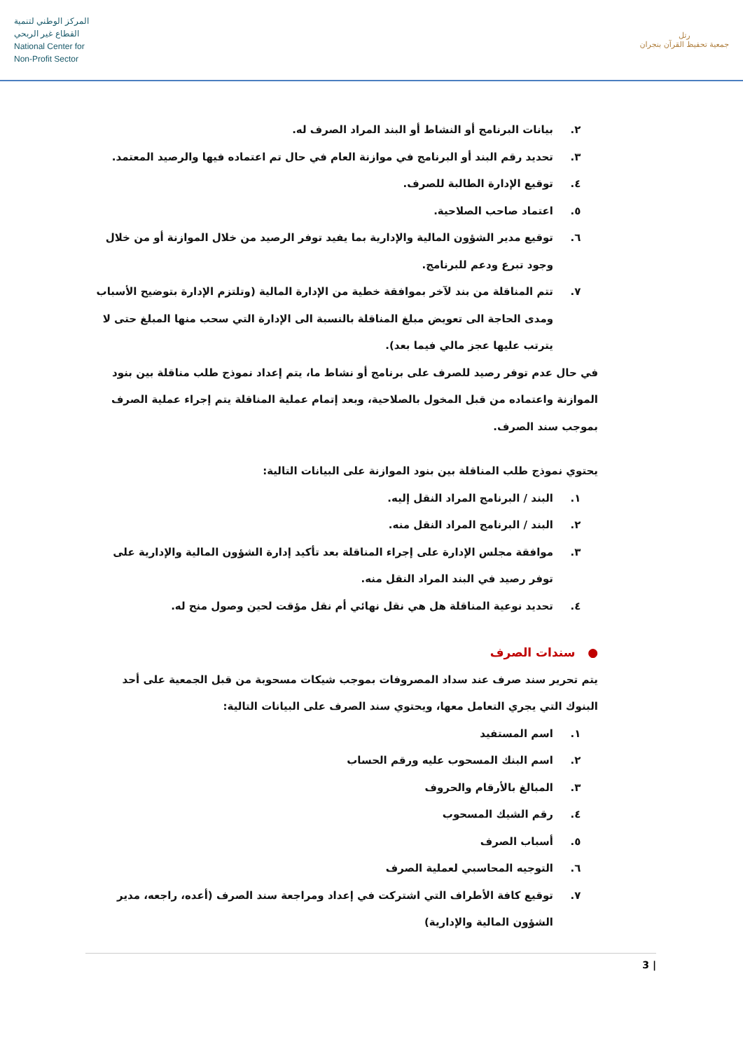المركز الوطني لتنمية
القطاع غير الربحي
National Center for
Non-Profit Sector
رتل
جمعية تحفيظ القرآن بنجران
٢. بيانات البرنامج أو النشاط أو البند المراد الصرف له.
٣. تحديد رقم البند أو البرنامج في موازنة العام في حال تم اعتماده فيها والرصيد المعتمد.
٤. توقيع الإدارة الطالبة للصرف.
٥. اعتماد صاحب الصلاحية.
٦. توقيع مدير الشؤون المالية والإدارية بما يفيد توفر الرصيد من خلال الموازنة أو من خلال وجود تبرع ودعم للبرنامج.
٧. تتم المناقلة من بند لآخر بموافقة خطية من الإدارة المالية (وتلتزم الإدارة بتوضيح الأسباب ومدى الحاجة الى تعويض مبلغ المناقلة بالنسبة الى الإدارة التي سحب منها المبلغ حتى لا يترتب عليها عجز مالي فيما بعد).
في حال عدم توفر رصيد للصرف على برنامج أو نشاط ما، يتم إعداد نموذج طلب مناقلة بين بنود الموازنة واعتماده من قبل المخول بالصلاحية، وبعد إتمام عملية المناقلة يتم إجراء عملية الصرف بموجب سند الصرف.
يحتوي نموذج طلب المناقلة بين بنود الموازنة على البيانات التالية:
١. البند / البرنامج المراد النقل إليه.
٢. البند / البرنامج المراد النقل منه.
٣. موافقة مجلس الإدارة على إجراء المناقلة بعد تأكيد إدارة الشؤون المالية والإدارية على توفر رصيد في البند المراد النقل منه.
٤. تحديد نوعية المناقلة هل هي نقل نهائي أم نقل مؤقت لحين وصول منح له.
● سندات الصرف
يتم تحرير سند صرف عند سداد المصروفات بموجب شيكات مسحوبة من قبل الجمعية على أحد البنوك التي يجري التعامل معها، ويحتوي سند الصرف على البيانات التالية:
١. اسم المستفيد
٢. اسم البنك المسحوب عليه ورقم الحساب
٣. المبالغ بالأرقام والحروف
٤. رقم الشيك المسحوب
٥. أسباب الصرف
٦. التوجيه المحاسبي لعملية الصرف
٧. توقيع كافة الأطراف التي اشتركت في إعداد ومراجعة سند الصرف (أعده، راجعه، مدير الشؤون المالية والإدارية)
3 |